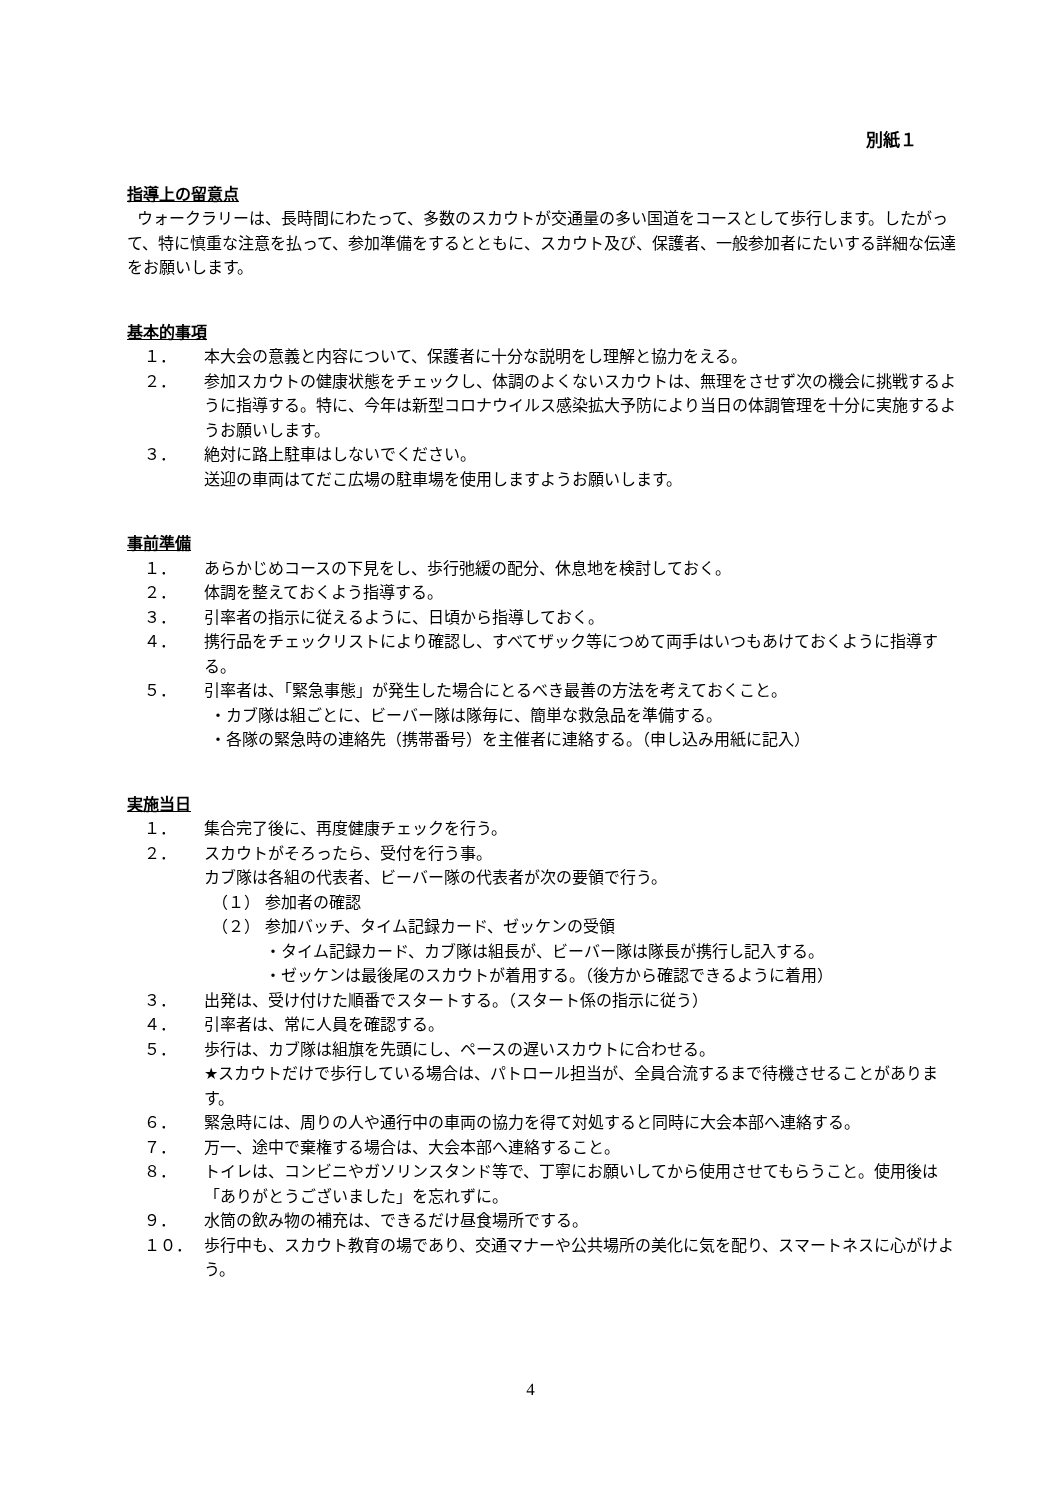別紙１
指導上の留意点
ウォークラリーは、長時間にわたって、多数のスカウトが交通量の多い国道をコースとして歩行します。したがって、特に慎重な注意を払って、参加準備をするとともに、スカウト及び、保護者、一般参加者にたいする詳細な伝達をお願いします。
基本的事項
１． 本大会の意義と内容について、保護者に十分な説明をし理解と協力をえる。
２． 参加スカウトの健康状態をチェックし、体調のよくないスカウトは、無理をさせず次の機会に挑戦するように指導する。特に、今年は新型コロナウイルス感染拡大予防により当日の体調管理を十分に実施するようお願いします。
３． 絶対に路上駐車はしないでください。
送迎の車両はてだこ広場の駐車場を使用しますようお願いします。
事前準備
１． あらかじめコースの下見をし、歩行弛緩の配分、休息地を検討しておく。
２． 体調を整えておくよう指導する。
３． 引率者の指示に従えるように、日頃から指導しておく。
４． 携行品をチェックリストにより確認し、すべてザック等につめて両手はいつもあけておくように指導する。
５． 引率者は、「緊急事態」が発生した場合にとるべき最善の方法を考えておくこと。
・カブ隊は組ごとに、ビーバー隊は隊毎に、簡単な救急品を準備する。
・各隊の緊急時の連絡先（携帯番号）を主催者に連絡する。（申し込み用紙に記入）
実施当日
１． 集合完了後に、再度健康チェックを行う。
２． スカウトがそろったら、受付を行う事。
カブ隊は各組の代表者、ビーバー隊の代表者が次の要領で行う。
（１） 参加者の確認
（２） 参加バッチ、タイム記録カード、ゼッケンの受領
・タイム記録カード、カブ隊は組長が、ビーバー隊は隊長が携行し記入する。
・ゼッケンは最後尾のスカウトが着用する。（後方から確認できるように着用）
３． 出発は、受け付けた順番でスタートする。（スタート係の指示に従う）
４． 引率者は、常に人員を確認する。
５． 歩行は、カブ隊は組旗を先頭にし、ペースの遅いスカウトに合わせる。
★スカウトだけで歩行している場合は、パトロール担当が、全員合流するまで待機させることがあります。
６． 緊急時には、周りの人や通行中の車両の協力を得て対処すると同時に大会本部へ連絡する。
７． 万一、途中で棄権する場合は、大会本部へ連絡すること。
８． トイレは、コンビニやガソリンスタンド等で、丁寧にお願いしてから使用させてもらうこと。使用後は「ありがとうございました」を忘れずに。
９． 水筒の飲み物の補充は、できるだけ昼食場所でする。
１０． 歩行中も、スカウト教育の場であり、交通マナーや公共場所の美化に気を配り、スマートネスに心がけよう。
4